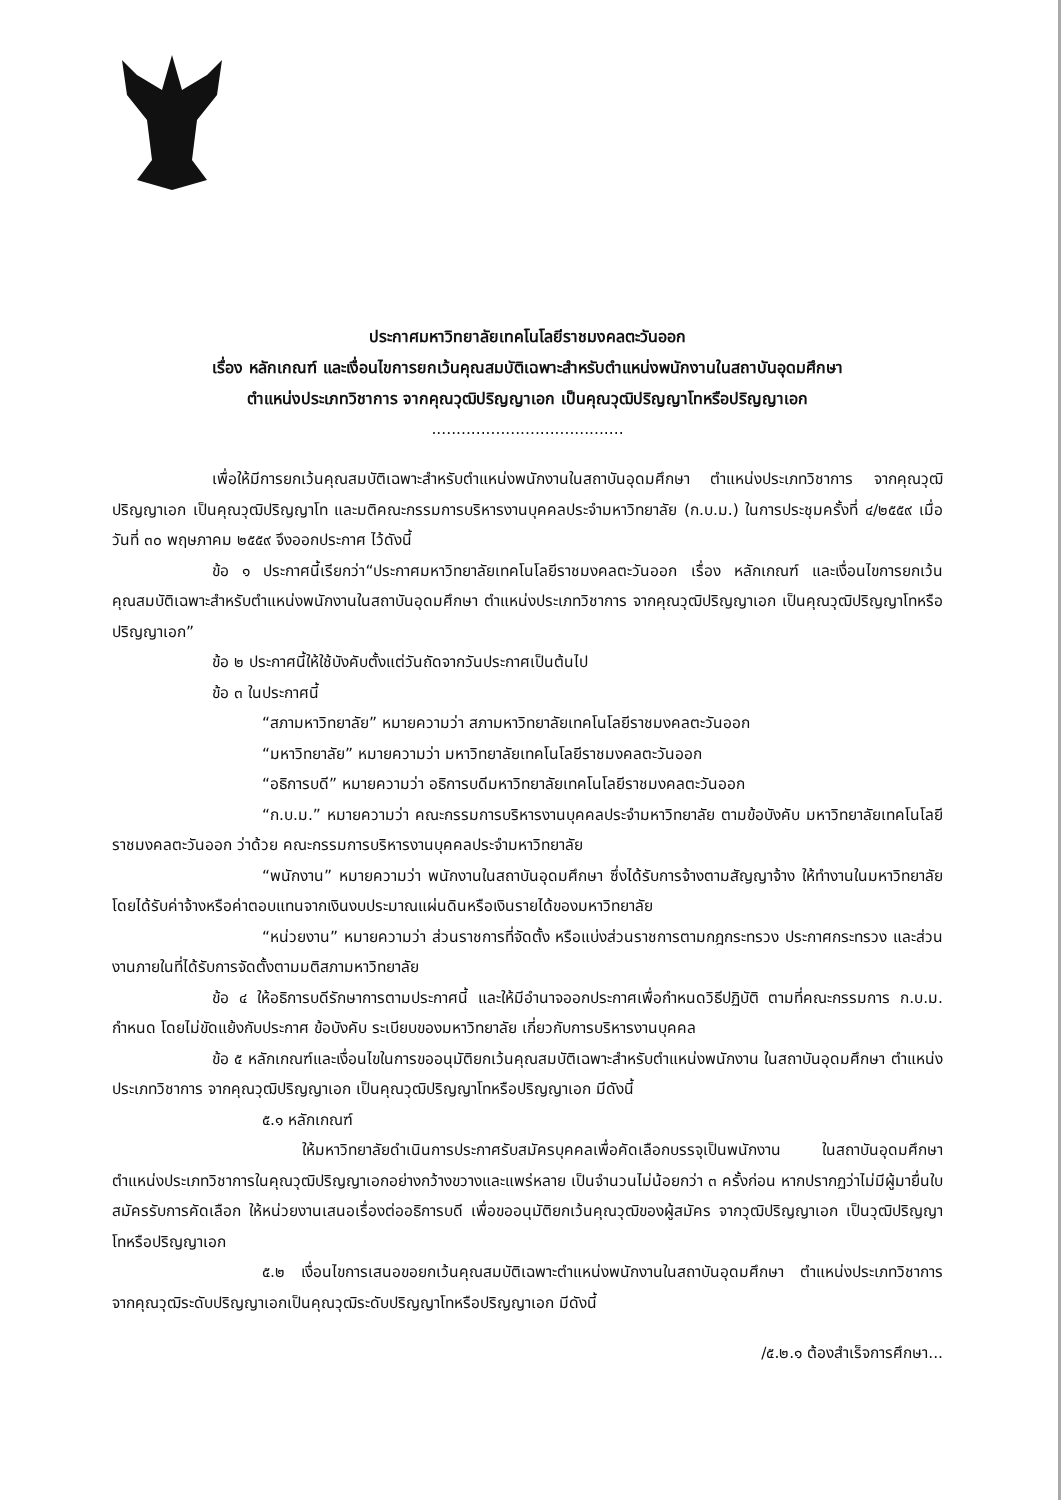ประกาศมหาวิทยาลัยเทคโนโลยีราชมงคลตะวันออก
เรื่อง หลักเกณฑ์ และเงื่อนไขการยกเว้นคุณสมบัติเฉพาะสำหรับตำแหน่งพนักงานในสถาบันอุดมศึกษา
ตำแหน่งประเภทวิชาการ จากคุณวุฒิปริญญาเอก เป็นคุณวุฒิปริญญาโทหรือปริญญาเอก
.......................................
เพื่อให้มีการยกเว้นคุณสมบัติเฉพาะสำหรับตำแหน่งพนักงานในสถาบันอุดมศึกษา ตำแหน่งประเภทวิชาการ จากคุณวุฒิปริญญาเอก เป็นคุณวุฒิปริญญาโท และมติคณะกรรมการบริหารงานบุคคลประจำมหาวิทยาลัย (ก.บ.ม.) ในการประชุมครั้งที่ ๔/๒๕๕๙ เมื่อวันที่ ๓๐ พฤษภาคม ๒๕๕๙ จึงออกประกาศ ไว้ดังนี้
ข้อ ๑ ประกาศนี้เรียกว่า“ประกาศมหาวิทยาลัยเทคโนโลยีราชมงคลตะวันออก เรื่อง หลักเกณฑ์ และเงื่อนไขการยกเว้นคุณสมบัติเฉพาะสำหรับตำแหน่งพนักงานในสถาบันอุดมศึกษา ตำแหน่งประเภทวิชาการ จากคุณวุฒิปริญญาเอก เป็นคุณวุฒิปริญญาโทหรือปริญญาเอก”
ข้อ ๒ ประกาศนี้ให้ใช้บังคับตั้งแต่วันถัดจากวันประกาศเป็นต้นไป
ข้อ ๓ ในประกาศนี้
“สภามหาวิทยาลัย” หมายความว่า สภามหาวิทยาลัยเทคโนโลยีราชมงคลตะวันออก
“มหาวิทยาลัย” หมายความว่า มหาวิทยาลัยเทคโนโลยีราชมงคลตะวันออก
“อธิการบดี” หมายความว่า อธิการบดีมหาวิทยาลัยเทคโนโลยีราชมงคลตะวันออก
“ก.บ.ม.” หมายความว่า คณะกรรมการบริหารงานบุคคลประจำมหาวิทยาลัย ตามข้อบังคับ มหาวิทยาลัยเทคโนโลยีราชมงคลตะวันออก ว่าด้วย คณะกรรมการบริหารงานบุคคลประจำมหาวิทยาลัย
“พนักงาน” หมายความว่า พนักงานในสถาบันอุดมศึกษา ซึ่งได้รับการจ้างตามสัญญาจ้าง ให้ทำงานในมหาวิทยาลัยโดยได้รับค่าจ้างหรือค่าตอบแทนจากเงินงบประมาณแผ่นดินหรือเงินรายได้ของมหาวิทยาลัย
“หน่วยงาน” หมายความว่า ส่วนราชการที่จัดตั้ง หรือแบ่งส่วนราชการตามกฎกระทรวง ประกาศกระทรวง และส่วนงานภายในที่ได้รับการจัดตั้งตามมติสภามหาวิทยาลัย
ข้อ ๔ ให้อธิการบดีรักษาการตามประกาศนี้ และให้มีอำนาจออกประกาศเพื่อกำหนดวิธีปฏิบัติ ตามที่คณะกรรมการ ก.บ.ม. กำหนด โดยไม่ขัดแย้งกับประกาศ ข้อบังคับ ระเบียบของมหาวิทยาลัย เกี่ยวกับการบริหารงานบุคคล
ข้อ ๕ หลักเกณฑ์และเงื่อนไขในการขออนุมัติยกเว้นคุณสมบัติเฉพาะสำหรับตำแหน่งพนักงาน ในสถาบันอุดมศึกษา ตำแหน่งประเภทวิชาการ จากคุณวุฒิปริญญาเอก เป็นคุณวุฒิปริญญาโทหรือปริญญาเอก มีดังนี้
๕.๑ หลักเกณฑ์
ให้มหาวิทยาลัยดำเนินการประกาศรับสมัครบุคคลเพื่อคัดเลือกบรรจุเป็นพนักงาน ในสถาบันอุดมศึกษาตำแหน่งประเภทวิชาการในคุณวุฒิปริญญาเอกอย่างกว้างขวางและแพร่หลาย เป็นจำนวนไม่น้อยกว่า ๓ ครั้งก่อน หากปรากฏว่าไม่มีผู้มายื่นใบสมัครรับการคัดเลือก ให้หน่วยงานเสนอเรื่องต่ออธิการบดี เพื่อขออนุมัติยกเว้นคุณวุฒิของผู้สมัคร จากวุฒิปริญญาเอก เป็นวุฒิปริญญาโทหรือปริญญาเอก
๕.๒ เงื่อนไขการเสนอขอยกเว้นคุณสมบัติเฉพาะตำแหน่งพนักงานในสถาบันอุดมศึกษา ตำแหน่งประเภทวิชาการจากคุณวุฒิระดับปริญญาเอกเป็นคุณวุฒิระดับปริญญาโทหรือปริญญาเอก มีดังนี้
/๕.๒.๑ ต้องสำเร็จการศึกษา...